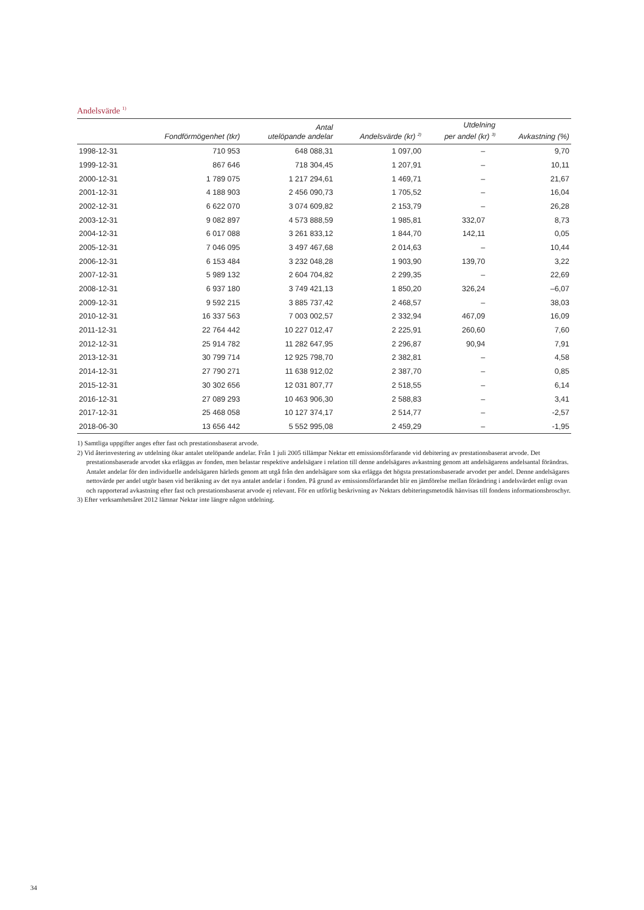Andelsvärde <sup>1)</sup>
| | Fondförmögenhet (tkr) | Antal utelöpande andelar | Andelsvärde (kr) <sup>2)</sup> | Utdelning per andel (kr) <sup>3)</sup> | Avkastning (%) |
| --- | --- | --- | --- | --- | --- |
| 1998-12-31 | 710 953 | 648 088,31 | 1 097,00 | – | 9,70 |
| 1999-12-31 | 867 646 | 718 304,45 | 1 207,91 | – | 10,11 |
| 2000-12-31 | 1 789 075 | 1 217 294,61 | 1 469,71 | – | 21,67 |
| 2001-12-31 | 4 188 903 | 2 456 090,73 | 1 705,52 | – | 16,04 |
| 2002-12-31 | 6 622 070 | 3 074 609,82 | 2 153,79 | – | 26,28 |
| 2003-12-31 | 9 082 897 | 4 573 888,59 | 1 985,81 | 332,07 | 8,73 |
| 2004-12-31 | 6 017 088 | 3 261 833,12 | 1 844,70 | 142,11 | 0,05 |
| 2005-12-31 | 7 046 095 | 3 497 467,68 | 2 014,63 | – | 10,44 |
| 2006-12-31 | 6 153 484 | 3 232 048,28 | 1 903,90 | 139,70 | 3,22 |
| 2007-12-31 | 5 989 132 | 2 604 704,82 | 2 299,35 | – | 22,69 |
| 2008-12-31 | 6 937 180 | 3 749 421,13 | 1 850,20 | 326,24 | –6,07 |
| 2009-12-31 | 9 592 215 | 3 885 737,42 | 2 468,57 | – | 38,03 |
| 2010-12-31 | 16 337 563 | 7 003 002,57 | 2 332,94 | 467,09 | 16,09 |
| 2011-12-31 | 22 764 442 | 10 227 012,47 | 2 225,91 | 260,60 | 7,60 |
| 2012-12-31 | 25 914 782 | 11 282 647,95 | 2 296,87 | 90,94 | 7,91 |
| 2013-12-31 | 30 799 714 | 12 925 798,70 | 2 382,81 | – | 4,58 |
| 2014-12-31 | 27 790 271 | 11 638 912,02 | 2 387,70 | – | 0,85 |
| 2015-12-31 | 30 302 656 | 12 031 807,77 | 2 518,55 | – | 6,14 |
| 2016-12-31 | 27 089 293 | 10 463 906,30 | 2 588,83 | – | 3,41 |
| 2017-12-31 | 25 468 058 | 10 127 374,17 | 2 514,77 | – | -2,57 |
| 2018-06-30 | 13 656 442 | 5 552 995,08 | 2 459,29 | – | -1,95 |
1) Samtliga uppgifter anges efter fast och prestationsbaserat arvode.
2) Vid återinvestering av utdelning ökar antalet utelöpande andelar. Från 1 juli 2005 tillämpar Nektar ett emissionsförfarande vid debitering av prestationsbaserat arvode. Det prestationsbaserade arvodet ska erläggas av fonden, men belastar respektive andelsägare i relation till denne andelsägares avkastning genom att andelsägarens andelsantal förändras. Antalet andelar för den individuelle andelsägaren härleds genom att utgå från den andelsägare som ska erlägga det högsta prestationsbaserade arvodet per andel. Denne andelsägares nettovärde per andel utgör basen vid beräkning av det nya antalet andelar i fonden. På grund av emissionsförfarandet blir en jämförelse mellan förändring i andelsvärdet enligt ovan och rapporterad avkastning efter fast och prestationsbaserat arvode ej relevant. För en utförlig beskrivning av Nektars debiteringsmetodik hänvisas till fondens informationsbroschyr.
3) Efter verksamhetsåret 2012 lämnar Nektar inte längre någon utdelning.
34